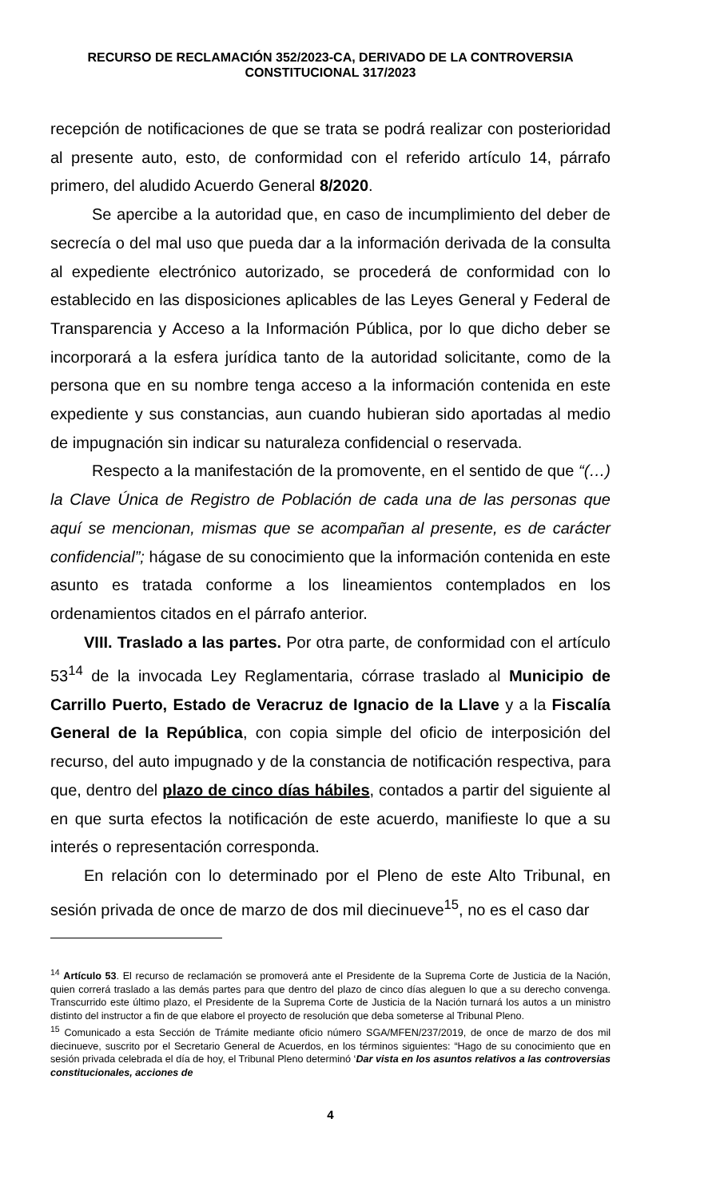RECURSO DE RECLAMACIÓN 352/2023-CA, DERIVADO DE LA CONTROVERSIA
CONSTITUCIONAL 317/2023
recepción de notificaciones de que se trata se podrá realizar con posterioridad al presente auto, esto, de conformidad con el referido artículo 14, párrafo primero, del aludido Acuerdo General 8/2020.
Se apercibe a la autoridad que, en caso de incumplimiento del deber de secrecía o del mal uso que pueda dar a la información derivada de la consulta al expediente electrónico autorizado, se procederá de conformidad con lo establecido en las disposiciones aplicables de las Leyes General y Federal de Transparencia y Acceso a la Información Pública, por lo que dicho deber se incorporará a la esfera jurídica tanto de la autoridad solicitante, como de la persona que en su nombre tenga acceso a la información contenida en este expediente y sus constancias, aun cuando hubieran sido aportadas al medio de impugnación sin indicar su naturaleza confidencial o reservada.
Respecto a la manifestación de la promovente, en el sentido de que “(…) la Clave Única de Registro de Población de cada una de las personas que aquí se mencionan, mismas que se acompañan al presente, es de carácter confidencial”; hágase de su conocimiento que la información contenida en este asunto es tratada conforme a los lineamientos contemplados en los ordenamientos citados en el párrafo anterior.
VIII. Traslado a las partes. Por otra parte, de conformidad con el artículo 53<sup>14</sup> de la invocada Ley Reglamentaria, córrase traslado al Municipio de Carrillo Puerto, Estado de Veracruz de Ignacio de la Llave y a la Fiscalía General de la República, con copia simple del oficio de interposición del recurso, del auto impugnado y de la constancia de notificación respectiva, para que, dentro del plazo de cinco días hábiles, contados a partir del siguiente al en que surta efectos la notificación de este acuerdo, manifieste lo que a su interés o representación corresponda.
En relación con lo determinado por el Pleno de este Alto Tribunal, en sesión privada de once de marzo de dos mil diecinueve<sup>15</sup>, no es el caso dar
<sup>14</sup> Artículo 53. El recurso de reclamación se promoverá ante el Presidente de la Suprema Corte de Justicia de la Nación, quien correrá traslado a las demás partes para que dentro del plazo de cinco días aleguen lo que a su derecho convenga. Transcurrido este último plazo, el Presidente de la Suprema Corte de Justicia de la Nación turnará los autos a un ministro distinto del instructor a fin de que elabore el proyecto de resolución que deba someterse al Tribunal Pleno.
<sup>15</sup> Comunicado a esta Sección de Trámite mediante oficio número SGA/MFEN/237/2019, de once de marzo de dos mil diecinueve, suscrito por el Secretario General de Acuerdos, en los términos siguientes: “Hago de su conocimiento que en sesión privada celebrada el día de hoy, el Tribunal Pleno determinó ‘Dar vista en los asuntos relativos a las controversias constitucionales, acciones de
4